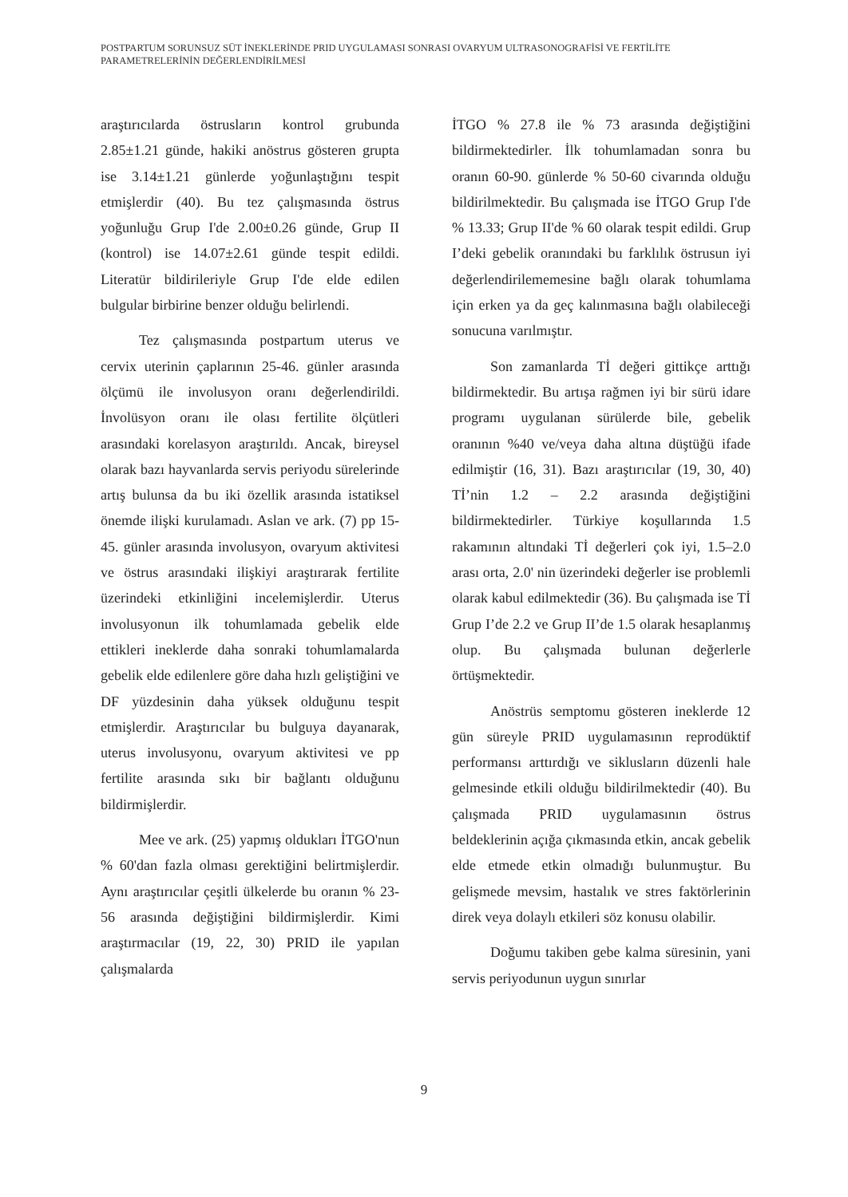POSTPARTUM SORUNSUZ SÜT İNEKLERİNDE PRID UYGULAMASI SONRASI OVARYUM ULTRASONOGRAFİSİ VE FERTİLİTE PARAMETRELERİNİN DEĞERLENDİRİLMESİ
araştırıcılarda östrusların kontrol grubunda 2.85±1.21 günde, hakiki anöstrus gösteren grupta ise 3.14±1.21 günlerde yoğunlaştığını tespit etmişlerdir (40). Bu tez çalışmasında östrus yoğunluğu Grup I'de 2.00±0.26 günde, Grup II (kontrol) ise 14.07±2.61 günde tespit edildi. Literatür bildirileriyle Grup I'de elde edilen bulgular birbirine benzer olduğu belirlendi.
Tez çalışmasında postpartum uterus ve cervix uterinin çaplarının 25-46. günler arasında ölçümü ile involusyon oranı değerlendirildi. İnvolüsyon oranı ile olası fertilite ölçütleri arasındaki korelasyon araştırıldı. Ancak, bireysel olarak bazı hayvanlarda servis periyodu sürelerinde artış bulunsa da bu iki özellik arasında istatiksel önemde ilişki kurulamadı. Aslan ve ark. (7) pp 15-45. günler arasında involusyon, ovaryum aktivitesi ve östrus arasındaki ilişkiyi araştırarak fertilite üzerindeki etkinliğini incelemişlerdir. Uterus involusyonun ilk tohumlamada gebelik elde ettikleri ineklerde daha sonraki tohumlamalarda gebelik elde edilenlere göre daha hızlı geliştiğini ve DF yüzdesinin daha yüksek olduğunu tespit etmişlerdir. Araştırıcılar bu bulguya dayanarak, uterus involusyonu, ovaryum aktivitesi ve pp fertilite arasında sıkı bir bağlantı olduğunu bildirmişlerdir.
Mee ve ark. (25) yapmış oldukları İTGO'nun % 60'dan fazla olması gerektiğini belirtmişlerdir. Aynı araştırıcılar çeşitli ülkelerde bu oranın % 23-56 arasında değiştiğini bildirmişlerdir. Kimi araştırmacılar (19, 22, 30) PRID ile yapılan çalışmalarda
İTGO % 27.8 ile % 73 arasında değiştiğini bildirmektedirler. İlk tohumlamadan sonra bu oranın 60-90. günlerde % 50-60 civarında olduğu bildirilmektedir. Bu çalışmada ise İTGO Grup I'de % 13.33; Grup II'de % 60 olarak tespit edildi. Grup I’deki gebelik oranındaki bu farklılık östrusun iyi değerlendirilememesine bağlı olarak tohumlama için erken ya da geç kalınmasına bağlı olabileceği sonucuna varılmıştır.
Son zamanlarda Tİ değeri gittikçe arttığı bildirmektedir. Bu artışa rağmen iyi bir sürü idare programı uygulanan sürülerde bile, gebelik oranının %40 ve/veya daha altına düştüğü ifade edilmiştir (16, 31). Bazı araştırıcılar (19, 30, 40) Tİ’nin 1.2 – 2.2 arasında değiştiğini bildirmektedirler. Türkiye koşullarında 1.5 rakamının altındaki Tİ değerleri çok iyi, 1.5–2.0 arası orta, 2.0' nin üzerindeki değerler ise problemli olarak kabul edilmektedir (36). Bu çalışmada ise Tİ Grup I’de 2.2 ve Grup II’de 1.5 olarak hesaplanmış olup. Bu çalışmada bulunan değerlerle örtüşmektedir.
Anöstrüs semptomu gösteren ineklerde 12 gün süreyle PRID uygulamasının reprodüktif performansı arttırdığı ve siklusların düzenli hale gelmesinde etkili olduğu bildirilmektedir (40). Bu çalışmada PRID uygulamasının östrus beldeklerinin açığa çıkmasında etkin, ancak gebelik elde etmede etkin olmadığı bulunmuştur. Bu gelişmede mevsim, hastalık ve stres faktörlerinin direk veya dolaylı etkileri söz konusu olabilir.
Doğumu takiben gebe kalma süresinin, yani servis periyodunun uygun sınırlar
9